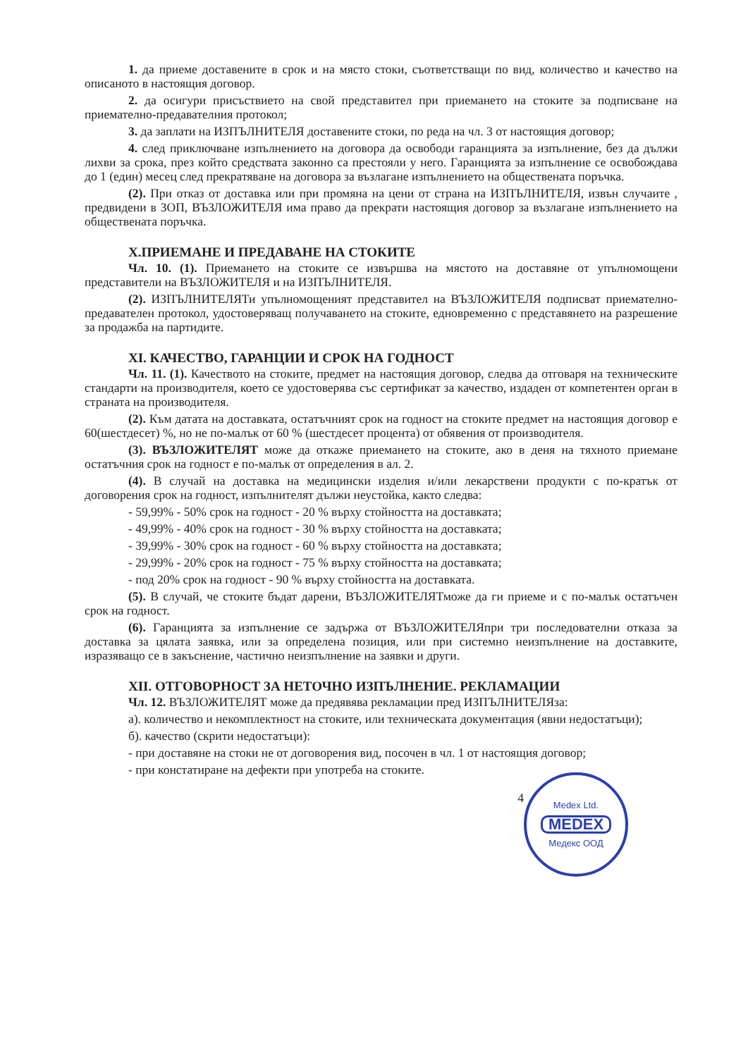1. да приеме доставените в срок и на място стоки, съответстващи по вид, количество и качество на описаното в настоящия договор.
2. да осигури присъствието на свой представител при приемането на стоките за подписване на приемателно-предавателния протокол;
3. да заплати на ИЗПЪЛНИТЕЛЯ доставените стоки, по реда на чл. 3 от настоящия договор;
4. след приключване изпълнението на договора да освободи гаранцията за изпълнение, без да дължи лихви за срока, през който средствата законно са престояли у него. Гаранцията за изпълнение се освобождава до 1 (един) месец след прекратяване на договора за възлагане изпълнението на обществената поръчка.
(2). При отказ от доставка или при промяна на цени от страна на ИЗПЪЛНИТЕЛЯ, извън случаите , предвидени в ЗОП, ВЪЗЛОЖИТЕЛЯ има право да прекрати настоящия договор за възлагане изпълнението на обществената поръчка.
Х.ПРИЕМАНЕ И ПРЕДАВАНЕ НА СТОКИТЕ
Чл. 10. (1). Приемането на стоките се извършва на мястото на доставяне от упълномощени представители на ВЪЗЛОЖИТЕЛЯ и на ИЗПЪЛНИТЕЛЯ.
(2). ИЗПЪЛНИТЕЛЯТи упълномощеният представител на ВЪЗЛОЖИТЕЛЯ подписват приемателно-предавателен протокол, удостоверяващ получаването на стоките, едновременно с представянето на разрешение за продажба на партидите.
XI. КАЧЕСТВО, ГАРАНЦИИ И СРОК НА ГОДНОСТ
Чл. 11. (1). Качеството на стоките, предмет на настоящия договор, следва да отговаря на техническите стандарти на производителя, което се удостоверява със сертификат за качество, издаден от компетентен орган в страната на производителя.
(2). Към датата на доставката, остатъчният срок на годност на стоките предмет на настоящия договор е 60(шестдесет) %, но не по-малък от 60 % (шестдесет процента) от обявения от производителя.
(3). ВЪЗЛОЖИТЕЛЯТ може да откаже приемането на стоките, ако в деня на тяхното приемане остатъчния срок на годност е по-малък от определения в ал. 2.
(4). В случай на доставка на медицински изделия и/или лекарствени продукти с по-кратък от договорения срок на годност, изпълнителят дължи неустойка, както следва:
- 59,99% - 50% срок на годност - 20 % върху стойността на доставката;
- 49,99% - 40% срок на годност - 30 % върху стойността на доставката;
- 39,99% - 30% срок на годност - 60 % върху стойността на доставката;
- 29,99% - 20% срок на годност - 75 % върху стойността на доставката;
- под 20% срок на годност - 90 % върху стойността на доставката.
(5). В случай, че стоките бъдат дарени, ВЪЗЛОЖИТЕЛЯТможе да ги приеме и с по-малък остатъчен срок на годност.
(6). Гаранцията за изпълнение се задържа от ВЪЗЛОЖИТЕЛЯпри три последователни отказа за доставка за цялата заявка, или за определена позиция, или при системно неизпълнение на доставките, изразяващо се в закъснение, частично неизпълнение на заявки и други.
XII. ОТГОВОРНОСТ ЗА НЕТОЧНО ИЗПЪЛНЕНИЕ. РЕКЛАМАЦИИ
Чл. 12. ВЪЗЛОЖИТЕЛЯТ може да предявява рекламации пред ИЗПЪЛНИТЕЛЯза:
а). количество и некомплектност на стоките, или техническата документация (явни недостатъци);
б). качество (скрити недостатъци):
- при доставяне на стоки не от договорения вид, посочен в чл. 1 от настоящия договор;
- при констатиране на дефекти при употреба на стоките.
Medex Ltd.
MEDEX
Медекс ООД
4